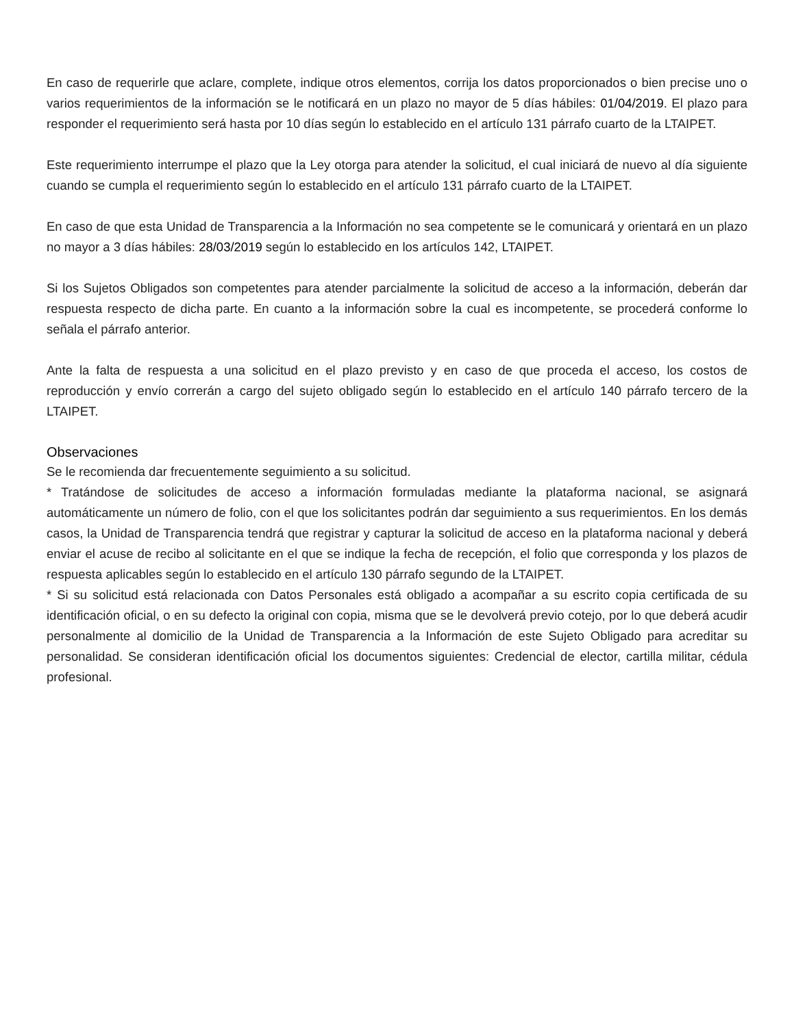En caso de requerirle que aclare, complete, indique otros elementos, corrija los datos proporcionados o bien precise uno o varios requerimientos de la información se le notificará en un plazo no mayor de 5 días hábiles: 01/04/2019. El plazo para responder el requerimiento será hasta por 10 días según lo establecido en el artículo 131 párrafo cuarto de la LTAIPET.
Este requerimiento interrumpe el plazo que la Ley otorga para atender la solicitud, el cual iniciará de nuevo al día siguiente cuando se cumpla el requerimiento según lo establecido en el artículo 131 párrafo cuarto de la LTAIPET.
En caso de que esta Unidad de Transparencia a la Información no sea competente se le comunicará y orientará en un plazo no mayor a 3 días hábiles: 28/03/2019 según lo establecido en los artículos 142, LTAIPET.
Si los Sujetos Obligados son competentes para atender parcialmente la solicitud de acceso a la información, deberán dar respuesta respecto de dicha parte. En cuanto a la información sobre la cual es incompetente, se procederá conforme lo señala el párrafo anterior.
Ante la falta de respuesta a una solicitud en el plazo previsto y en caso de que proceda el acceso, los costos de reproducción y envío correrán a cargo del sujeto obligado según lo establecido en el artículo 140 párrafo tercero de la LTAIPET.
Observaciones
Se le recomienda dar frecuentemente seguimiento a su solicitud.
* Tratándose de solicitudes de acceso a información formuladas mediante la plataforma nacional, se asignará automáticamente un número de folio, con el que los solicitantes podrán dar seguimiento a sus requerimientos. En los demás casos, la Unidad de Transparencia tendrá que registrar y capturar la solicitud de acceso en la plataforma nacional y deberá enviar el acuse de recibo al solicitante en el que se indique la fecha de recepción, el folio que corresponda y los plazos de respuesta aplicables según lo establecido en el artículo 130 párrafo segundo de la LTAIPET.
* Si su solicitud está relacionada con Datos Personales está obligado a acompañar a su escrito copia certificada de su identificación oficial, o en su defecto la original con copia, misma que se le devolverá previo cotejo, por lo que deberá acudir personalmente al domicilio de la Unidad de Transparencia a la Información de este Sujeto Obligado para acreditar su personalidad. Se consideran identificación oficial los documentos siguientes: Credencial de elector, cartilla militar, cédula profesional.